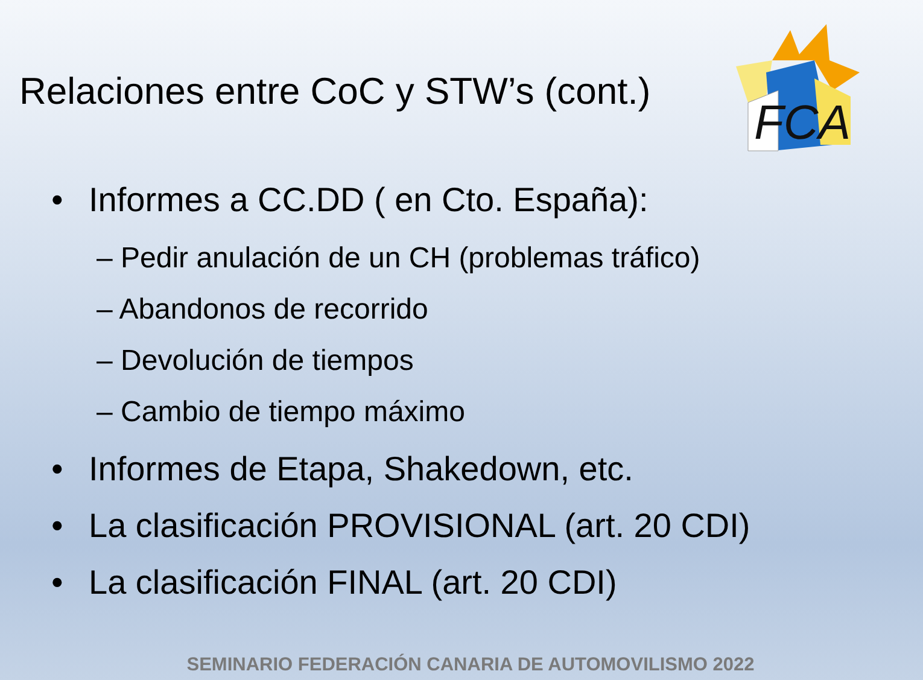Relaciones entre CoC y STW’s (cont.)
FCA
• Informes a CC.DD ( en Cto. España):
– Pedir anulación de un CH (problemas tráfico)
– Abandonos de recorrido
– Devolución de tiempos
– Cambio de tiempo máximo
• Informes de Etapa, Shakedown, etc.
• La clasificación PROVISIONAL (art. 20 CDI)
• La clasificación FINAL (art. 20 CDI)
SEMINARIO FEDERACIÓN CANARIA DE AUTOMOVILISMO 2022